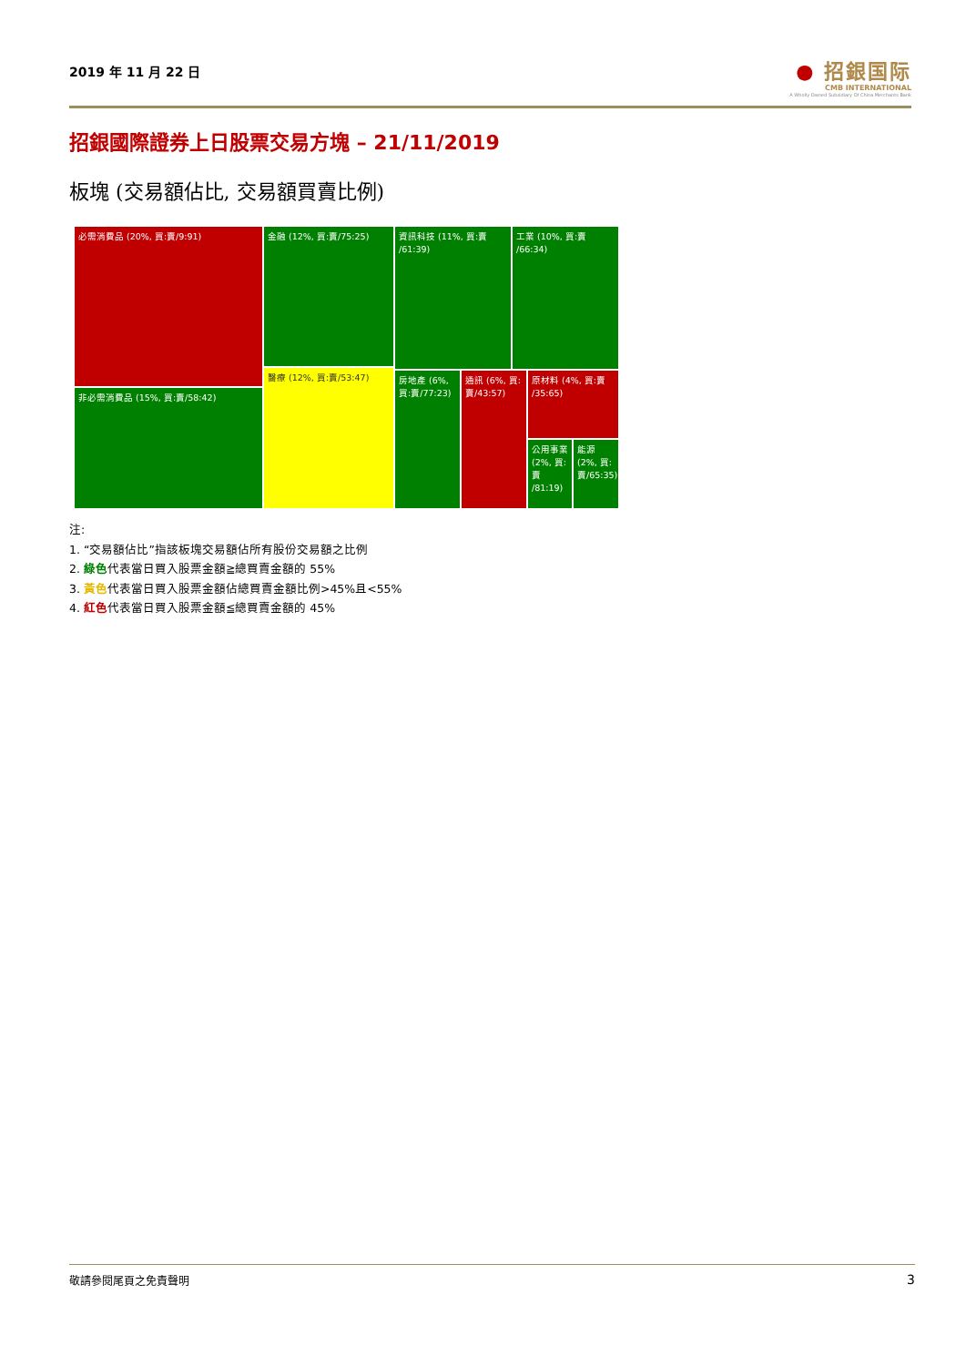2019 年 11 月 22 日
● 招銀国际
CMB INTERNATIONAL
A Wholly Owned Subsidiary Of China Merchants Bank
招銀國際證券上日股票交易方塊 – 21/11/2019
板塊 (交易額佔比, 交易額買賣比例)
必需消費品 (20%, 買:賣/9:91)
非必需消費品 (15%, 買:賣/58:42)
金融 (12%, 買:賣/75:25)
醫療 (12%, 買:賣/53:47)
資訊科技 (11%, 買:賣 /61:39)
工業 (10%, 買:賣 /66:34)
房地產 (6%, 買:賣/77:23)
通訊 (6%, 買:賣/43:57)
原材料 (4%, 買:賣 /35:65)
公用事業 (2%, 買:賣 /81:19)
能源 (2%, 買:賣/65:35)
注:
1. “交易額佔比”指該板塊交易額佔所有股份交易額之比例
2. 綠色代表當日買入股票金額≧總買賣金額的 55%
3. 黃色代表當日買入股票金額佔總買賣金額比例>45%且<55%
4. 紅色代表當日買入股票金額≦總買賣金額的 45%
敬請參閱尾頁之免責聲明 3